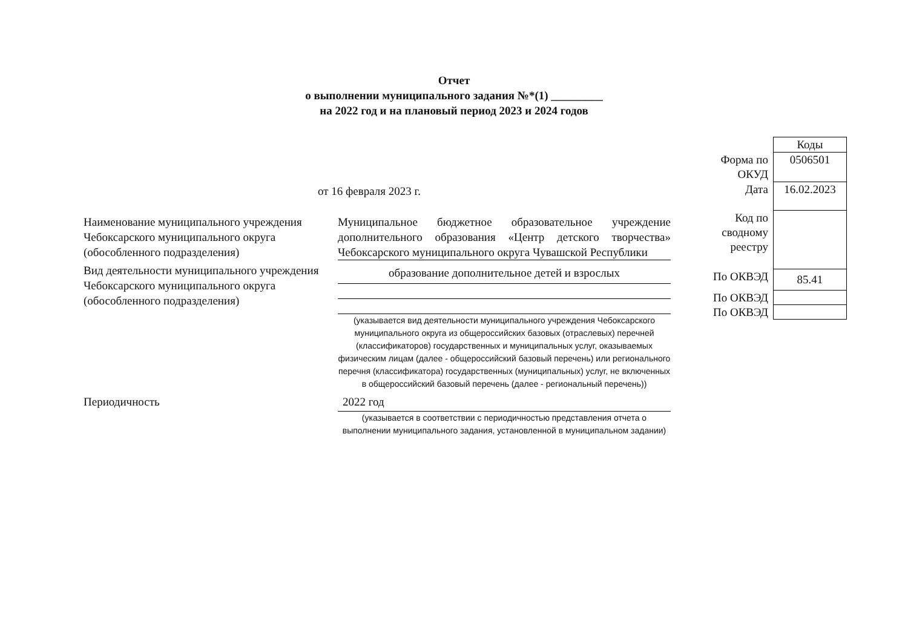Отчет
о выполнении муниципального задания №*(1) _________
на 2022 год и на плановый период 2023 и 2024 годов
| | Коды |
| Форма по ОКУД | 0506501 |
| Дата | 16.02.2023 |
| Код по сводному реестру | |
| По ОКВЭД | 85.41 |
| По ОКВЭД | |
| По ОКВЭД | |
от 16 февраля 2023 г.
Наименование муниципального учреждения Чебоксарского муниципального округа (обособленного подразделения)
Муниципальное бюджетное образовательное учреждение дополнительного образования «Центр детского творчества» Чебоксарского муниципального округа Чувашской Республики
Вид деятельности муниципального учреждения Чебоксарского муниципального округа (обособленного подразделения)
образование дополнительное детей и взрослых
(указывается вид деятельности муниципального учреждения Чебоксарского муниципального округа из общероссийских базовых (отраслевых) перечней (классификаторов) государственных и муниципальных услуг, оказываемых физическим лицам (далее - общероссийский базовый перечень) или регионального перечня (классификатора) государственных (муниципальных) услуг, не включенных в общероссийский базовый перечень (далее - региональный перечень))
Периодичность
2022 год
(указывается в соответствии с периодичностью представления отчета о выполнении муниципального задания, установленной в муниципальном задании)